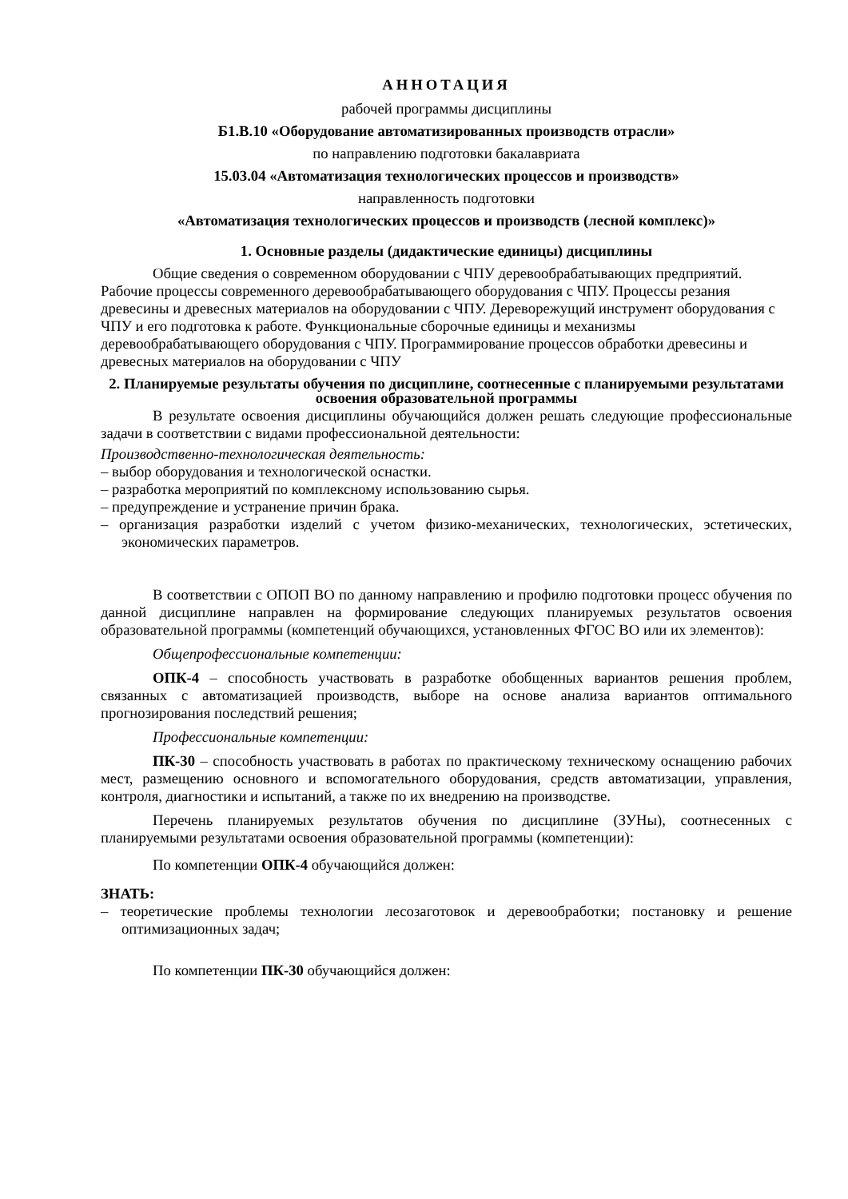АННОТАЦИЯ
рабочей программы дисциплины
Б1.В.10 «Оборудование автоматизированных производств отрасли»
по направлению подготовки бакалавриата
15.03.04 «Автоматизация технологических процессов и производств»
направленность подготовки
«Автоматизация технологических процессов и производств (лесной комплекс)»
1. Основные разделы (дидактические единицы) дисциплины
Общие сведения о современном оборудовании с ЧПУ деревообрабатывающих предприятий. Рабочие процессы современного деревообрабатывающего оборудования с ЧПУ. Процессы резания древесины и древесных материалов на оборудовании с ЧПУ. Дереворежущий инструмент оборудования с ЧПУ и его подготовка к работе. Функциональные сборочные единицы и механизмы деревообрабатывающего оборудования с ЧПУ. Программирование процессов обработки древесины и древесных материалов на оборудовании с ЧПУ
2. Планируемые результаты обучения по дисциплине, соотнесенные с планируемыми результатами освоения образовательной программы
В результате освоения дисциплины обучающийся должен решать следующие профессиональные задачи в соответствии с видами профессиональной деятельности:
Производственно-технологическая деятельность:
– выбор оборудования и технологической оснастки.
– разработка мероприятий по комплексному использованию сырья.
– предупреждение и устранение причин брака.
– организация разработки изделий с учетом физико-механических, технологических, эстетических, экономических параметров.
В соответствии с ОПОП ВО по данному направлению и профилю подготовки процесс обучения по данной дисциплине направлен на формирование следующих планируемых результатов освоения образовательной программы (компетенций обучающихся, установленных ФГОС ВО или их элементов):
Общепрофессиональные компетенции:
ОПК-4 – способность участвовать в разработке обобщенных вариантов решения проблем, связанных с автоматизацией производств, выборе на основе анализа вариантов оптимального прогнозирования последствий решения;
Профессиональные компетенции:
ПК-30 – способность участвовать в работах по практическому техническому оснащению рабочих мест, размещению основного и вспомогательного оборудования, средств автоматизации, управления, контроля, диагностики и испытаний, а также по их внедрению на производстве.
Перечень планируемых результатов обучения по дисциплине (ЗУНы), соотнесенных с планируемыми результатами освоения образовательной программы (компетенции):
По компетенции ОПК-4 обучающийся должен:
ЗНАТЬ:
– теоретические проблемы технологии лесозаготовок и деревообработки; постановку и решение оптимизационных задач;
По компетенции ПК-30 обучающийся должен: